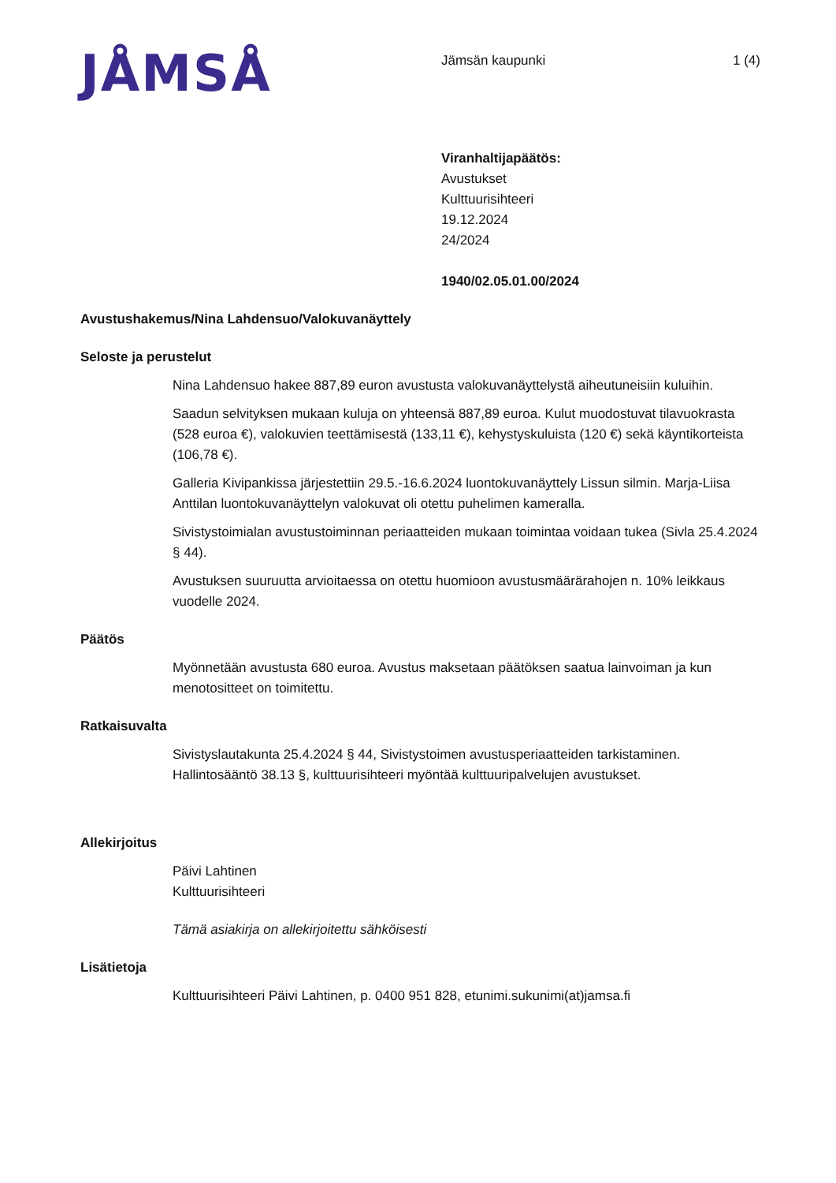JÅMSÅ
Jämsän kaupunki 1 (4)
Viranhaltijapäätös:
Avustukset
Kulttuurisihteeri
19.12.2024
24/2024
1940/02.05.01.00/2024
Avustushakemus/Nina Lahdensuo/Valokuvanäyttely
Seloste ja perustelut
Nina Lahdensuo hakee 887,89 euron avustusta valokuvanäyttelystä aiheutuneisiin kuluihin.
Saadun selvityksen mukaan kuluja on yhteensä 887,89 euroa. Kulut muodostuvat tilavuokrasta (528 euroa €), valokuvien teettämisestä (133,11 €), kehystyskuluista (120 €) sekä käyntikorteista (106,78 €).
Galleria Kivipankissa järjestettiin 29.5.-16.6.2024 luontokuvanäyttely Lissun silmin. Marja-Liisa Anttilan luontokuvanäyttelyn valokuvat oli otettu puhelimen kameralla.
Sivistystoimialan avustustoiminnan periaatteiden mukaan toimintaa voidaan tukea (Sivla 25.4.2024 § 44).
Avustuksen suuruutta arvioitaessa on otettu huomioon avustusmäärärahojen n. 10% leikkaus vuodelle 2024.
Päätös
Myönnetään avustusta 680 euroa. Avustus maksetaan päätöksen saatua lainvoiman ja kun menotositteet on toimitettu.
Ratkaisuvalta
Sivistyslautakunta 25.4.2024 § 44, Sivistystoimen avustusperiaatteiden tarkistaminen.
Hallintosääntö 38.13 §, kulttuurisihteeri myöntää kulttuuripalvelujen avustukset.
Allekirjoitus
Päivi Lahtinen
Kulttuurisihteeri
Tämä asiakirja on allekirjoitettu sähköisesti
Lisätietoja
Kulttuurisihteeri Päivi Lahtinen, p. 0400 951 828, etunimi.sukunimi(at)jamsa.fi